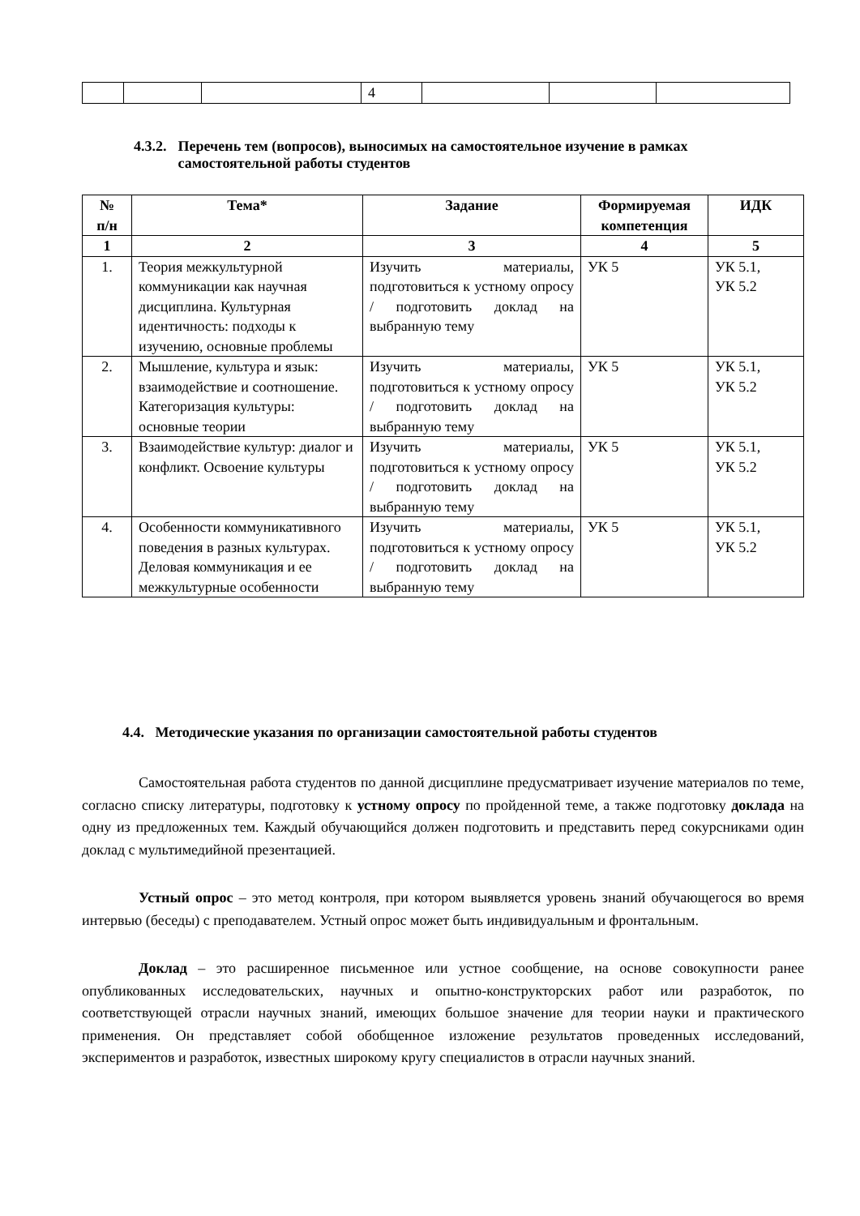| | | | 4 | | | |
4.3.2. Перечень тем (вопросов), выносимых на самостоятельное изучение в рамках самостоятельной работы студентов
| № п/н | Тема* | Задание | Формируемая компетенция | ИДК |
| --- | --- | --- | --- | --- |
| 1 | 2 | 3 | 4 | 5 |
| 1. | Теория межкультурной коммуникации как научная дисциплина. Культурная идентичность: подходы к изучению, основные проблемы | Изучить материалы, подготовиться к устному опросу / подготовить доклад на выбранную тему | УК 5 | УК 5.1, УК 5.2 |
| 2. | Мышление, культура и язык: взаимодействие и соотношение. Категоризация культуры: основные теории | Изучить материалы, подготовиться к устному опросу / подготовить доклад на выбранную тему | УК 5 | УК 5.1, УК 5.2 |
| 3. | Взаимодействие культур: диалог и конфликт. Освоение культуры | Изучить материалы, подготовиться к устному опросу / подготовить доклад на выбранную тему | УК 5 | УК 5.1, УК 5.2 |
| 4. | Особенности коммуникативного поведения в разных культурах. Деловая коммуникация и ее межкультурные особенности | Изучить материалы, подготовиться к устному опросу / подготовить доклад на выбранную тему | УК 5 | УК 5.1, УК 5.2 |
4.4. Методические указания по организации самостоятельной работы студентов
Самостоятельная работа студентов по данной дисциплине предусматривает изучение материалов по теме, согласно списку литературы, подготовку к устному опросу по пройденной теме, а также подготовку доклада на одну из предложенных тем. Каждый обучающийся должен подготовить и представить перед сокурсниками один доклад с мультимедийной презентацией.
Устный опрос – это метод контроля, при котором выявляется уровень знаний обучающегося во время интервью (беседы) с преподавателем. Устный опрос может быть индивидуальным и фронтальным.
Доклад – это расширенное письменное или устное сообщение, на основе совокупности ранее опубликованных исследовательских, научных и опытно-конструкторских работ или разработок, по соответствующей отрасли научных знаний, имеющих большое значение для теории науки и практического применения. Он представляет собой обобщенное изложение результатов проведенных исследований, экспериментов и разработок, известных широкому кругу специалистов в отрасли научных знаний.